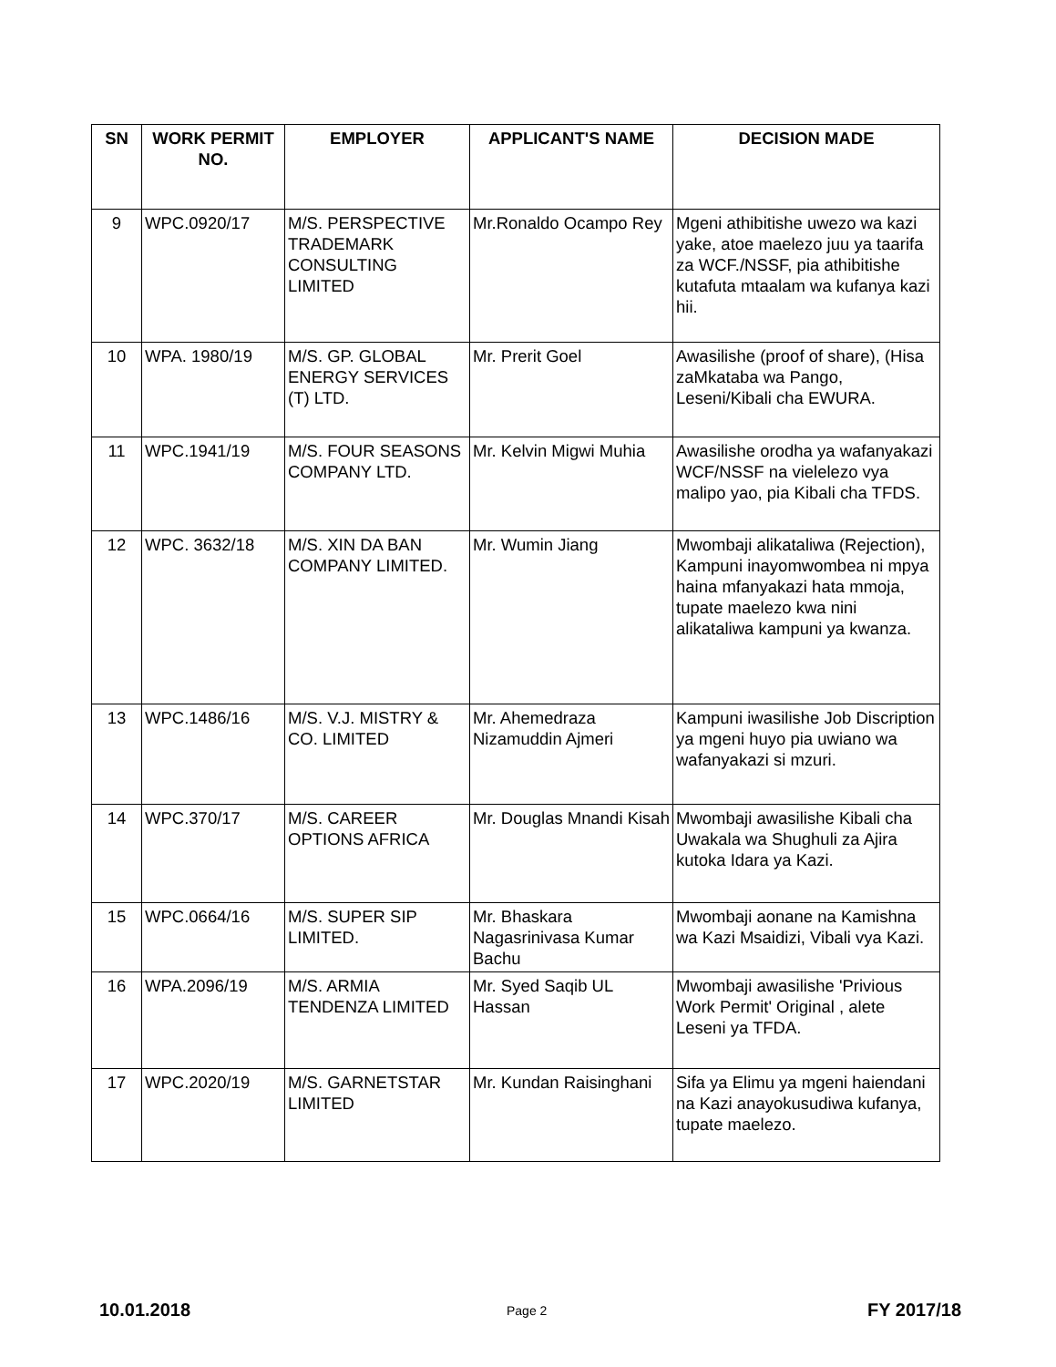| SN | WORK PERMIT NO. | EMPLOYER | APPLICANT'S NAME | DECISION MADE |
| --- | --- | --- | --- | --- |
| 9 | WPC.0920/17 | M/S. PERSPECTIVE TRADEMARK CONSULTING LIMITED | Mr.Ronaldo Ocampo Rey | Mgeni athibitishe uwezo wa kazi yake, atoe maelezo juu ya taarifa za WCF./NSSF, pia athibitishe kutafuta mtaalam wa kufanya kazi hii. |
| 10 | WPA. 1980/19 | M/S. GP. GLOBAL ENERGY SERVICES (T) LTD. | Mr. Prerit Goel | Awasilishe (proof of share), (Hisa zaMkataba wa Pango, Leseni/Kibali cha EWURA. |
| 11 | WPC.1941/19 | M/S. FOUR SEASONS COMPANY LTD. | Mr. Kelvin Migwi Muhia | Awasilishe orodha ya wafanyakazi WCF/NSSF na vielelezo vya malipo yao, pia Kibali cha TFDS. |
| 12 | WPC. 3632/18 | M/S. XIN DA BAN COMPANY LIMITED. | Mr. Wumin Jiang | Mwombaji alikataliwa (Rejection), Kampuni inayomwombea ni mpya haina mfanyakazi hata mmoja, tupate maelezo kwa nini alikataliwa kampuni ya kwanza. |
| 13 | WPC.1486/16 | M/S. V.J. MISTRY & CO. LIMITED | Mr. Ahemedraza Nizamuddin Ajmeri | Kampuni iwasilishe Job Discription ya mgeni huyo pia uwiano wa wafanyakazi si mzuri. |
| 14 | WPC.370/17 | M/S. CAREER OPTIONS AFRICA | Mr. Douglas Mnandi Kisah | Mwombaji awasilishe Kibali cha Uwakala wa Shughuli za Ajira kutoka Idara ya Kazi. |
| 15 | WPC.0664/16 | M/S. SUPER SIP LIMITED. | Mr. Bhaskara Nagasrinivasa Kumar Bachu | Mwombaji aonane na Kamishna wa Kazi Msaidizi, Vibali vya Kazi. |
| 16 | WPA.2096/19 | M/S. ARMIA TENDENZA LIMITED | Mr. Syed Saqib UL Hassan | Mwombaji awasilishe 'Privious Work Permit' Original , alete Leseni ya TFDA. |
| 17 | WPC.2020/19 | M/S. GARNETSTAR LIMITED | Mr. Kundan Raisinghani | Sifa ya Elimu ya mgeni haiendani na Kazi anayokusudiwa kufanya, tupate maelezo. |
10.01.2018 Page 2 FY 2017/18